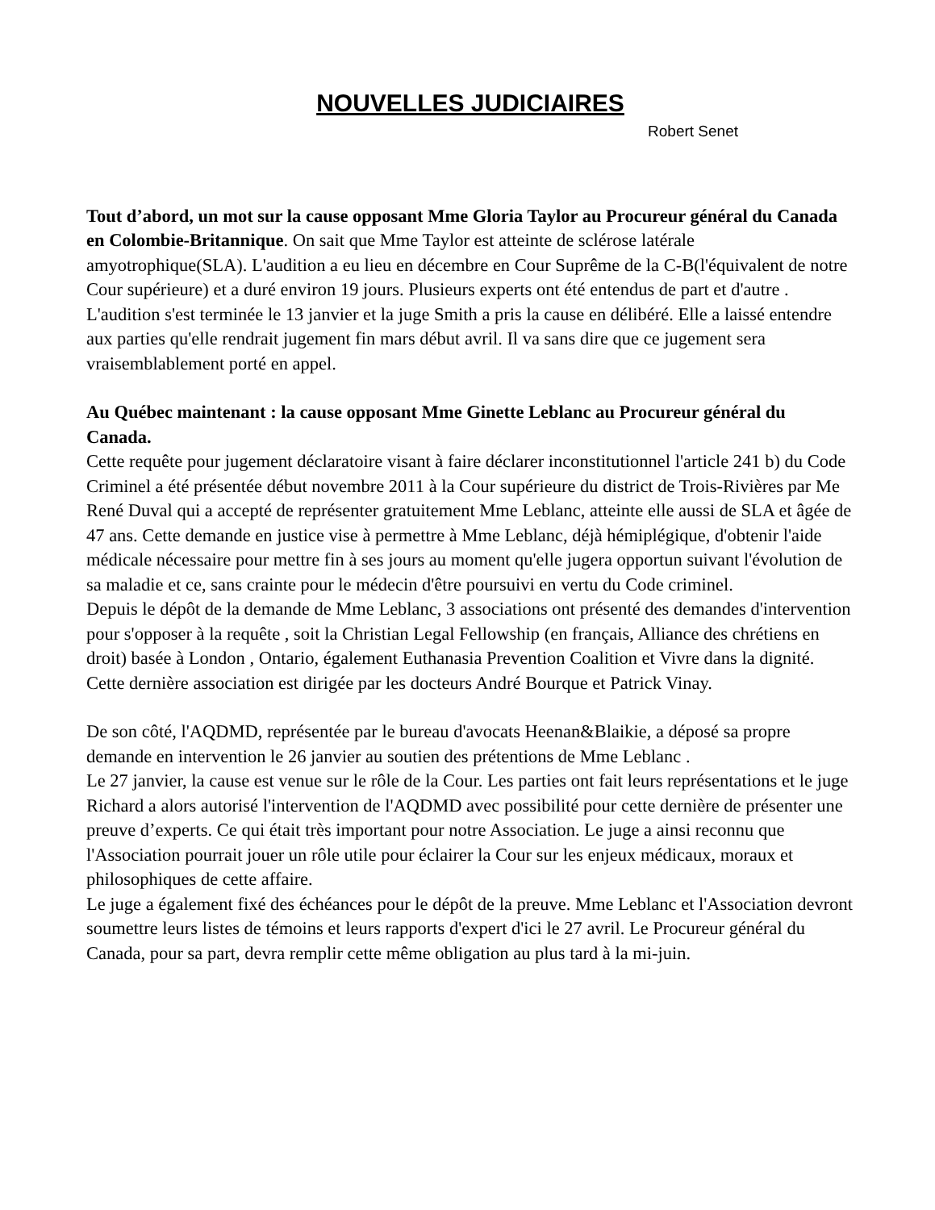NOUVELLES JUDICIAIRES
Robert Senet
Tout d’abord, un mot sur la cause opposant Mme Gloria Taylor au Procureur général du Canada en Colombie-Britannique. On sait que Mme Taylor est atteinte de sclérose latérale amyotrophique(SLA). L'audition a eu lieu en décembre en Cour Suprême de la C-B(l'équivalent de notre Cour supérieure) et a duré environ 19 jours. Plusieurs experts ont été entendus de part et d'autre . L'audition s'est terminée le 13 janvier et la juge Smith a pris la cause en délibéré. Elle a laissé entendre aux parties qu'elle rendrait jugement fin mars début avril. Il va sans dire que ce jugement sera vraisemblablement porté en appel.
Au Québec maintenant : la cause opposant Mme Ginette Leblanc au Procureur général du Canada.
Cette requête pour jugement déclaratoire visant à faire déclarer inconstitutionnel l'article 241 b) du Code Criminel a été présentée début novembre 2011 à la Cour supérieure du district de Trois-Rivières par Me René Duval qui a accepté de représenter gratuitement Mme Leblanc, atteinte elle aussi de SLA et âgée de 47 ans. Cette demande en justice vise à permettre à Mme Leblanc, déjà hémiplégique, d'obtenir l'aide médicale nécessaire pour mettre fin à ses jours au moment qu'elle jugera opportun suivant l'évolution de sa maladie et ce, sans crainte pour le médecin d'être poursuivi en vertu du Code criminel.
Depuis le dépôt de la demande de Mme Leblanc, 3 associations ont présenté des demandes d'intervention pour s'opposer à la requête , soit la Christian Legal Fellowship (en français, Alliance des chrétiens en droit) basée à London , Ontario, également Euthanasia Prevention Coalition et Vivre dans la dignité. Cette dernière association est dirigée par les docteurs André Bourque et Patrick Vinay.
De son côté, l'AQDMD, représentée par le bureau d'avocats Heenan&Blaikie, a déposé sa propre demande en intervention le 26 janvier au soutien des prétentions de Mme Leblanc .
Le 27 janvier, la cause est venue sur le rôle de la Cour. Les parties ont fait leurs représentations et le juge Richard a alors autorisé l'intervention de l'AQDMD avec possibilité pour cette dernière de présenter une preuve d’experts. Ce qui était très important pour notre Association. Le juge a ainsi reconnu que l'Association pourrait jouer un rôle utile pour éclairer la Cour sur les enjeux médicaux, moraux et philosophiques de cette affaire.
Le juge a également fixé des échéances pour le dépôt de la preuve. Mme Leblanc et l'Association devront soumettre leurs listes de témoins et leurs rapports d'expert d'ici le 27 avril. Le Procureur général du Canada, pour sa part, devra remplir cette même obligation au plus tard à la mi-juin.